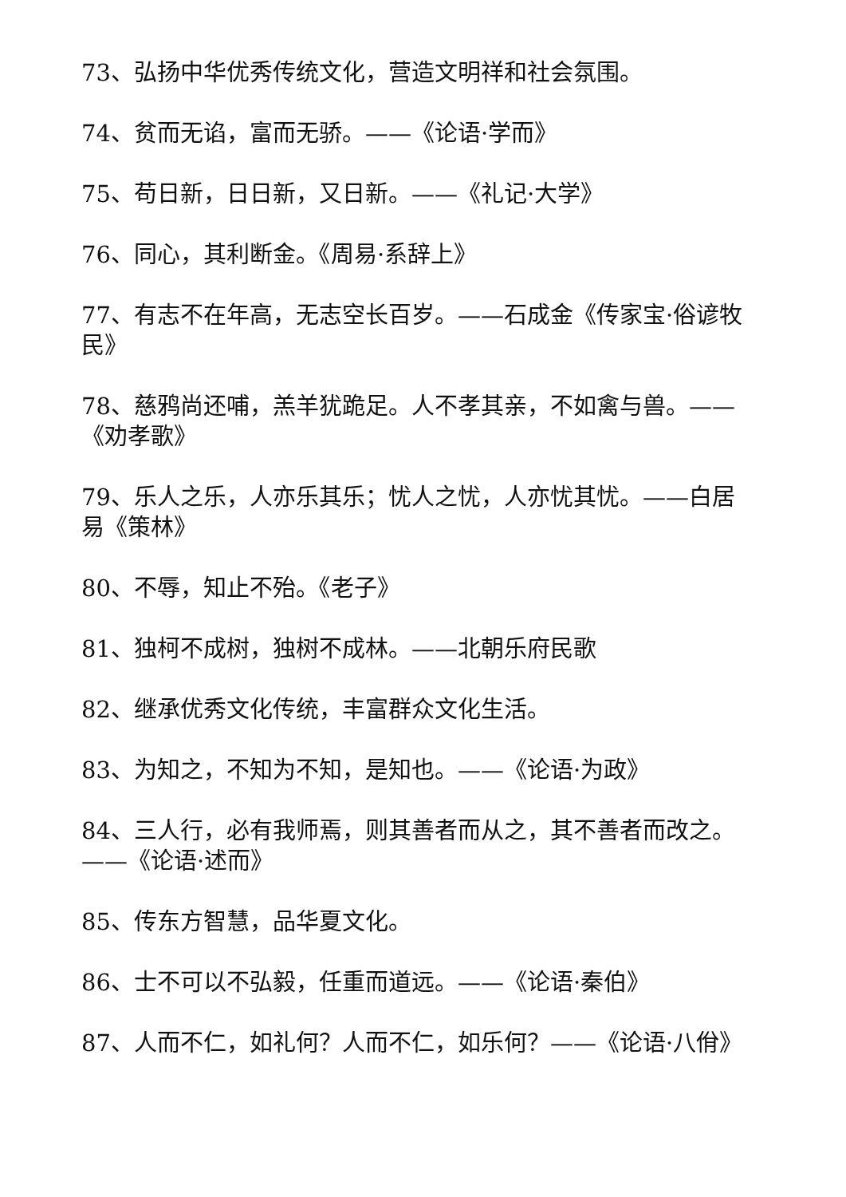73、弘扬中华优秀传统文化，营造文明祥和社会氛围。
74、贫而无谄，富而无骄。——《论语·学而》
75、苟日新，日日新，又日新。——《礼记·大学》
76、同心，其利断金。《周易·系辞上》
77、有志不在年高，无志空长百岁。——石成金《传家宝·俗谚牧民》
78、慈鸦尚还哺，羔羊犹跪足。人不孝其亲，不如禽与兽。——《劝孝歌》
79、乐人之乐，人亦乐其乐；忧人之忧，人亦忧其忧。——白居易《策林》
80、不辱，知止不殆。《老子》
81、独柯不成树，独树不成林。——北朝乐府民歌
82、继承优秀文化传统，丰富群众文化生活。
83、为知之，不知为不知，是知也。——《论语·为政》
84、三人行，必有我师焉，则其善者而从之，其不善者而改之。——《论语·述而》
85、传东方智慧，品华夏文化。
86、士不可以不弘毅，任重而道远。——《论语·秦伯》
87、人而不仁，如礼何？人而不仁，如乐何？——《论语·八佾》